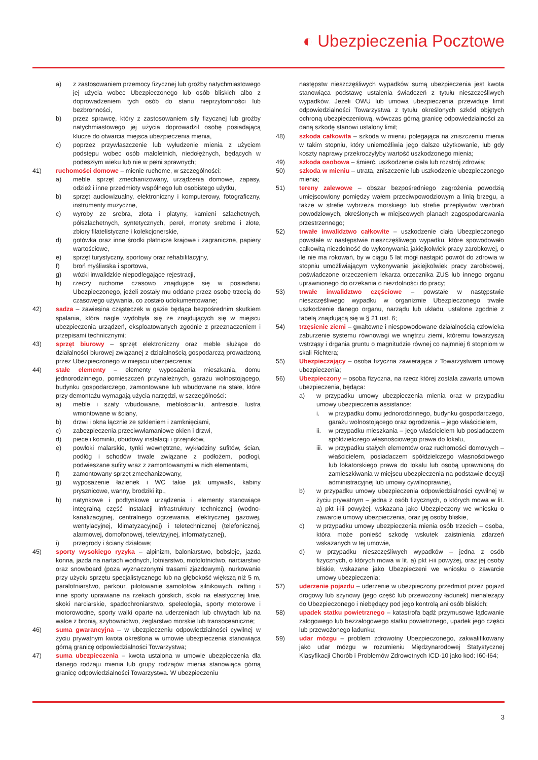◐ Ubezpieczenia Pocztowe
a) z zastosowaniem przemocy fizycznej lub groźby natychmiastowego jej użycia wobec Ubezpieczonego lub osób bliskich albo z doprowadzeniem tych osób do stanu nieprzytomności lub bezbronności,
b) przez sprawcę, który z zastosowaniem siły fizycznej lub groźby natychmiastowego jej użycia doprowadził osobę posiadającą klucze do otwarcia miejsca ubezpieczenia mienia,
c) poprzez przywłaszczenie lub wyłudzenie mienia z użyciem podstępu wobec osób małoletnich, niedołężnych, będących w podeszłym wieku lub nie w pełni sprawnych;
41) ruchomości domowe – mienie ruchome, w szczególności:
a) meble, sprzęt zmechanizowany, urządzenia domowe, zapasy, odzież i inne przedmioty wspólnego lub osobistego użytku,
b) sprzęt audiowizualny, elektroniczny i komputerowy, fotograficzny, instrumenty muzyczne,
c) wyroby ze srebra, złota i platyny, kamieni szlachetnych, półszlachetnych, syntetycznych, pereł, monety srebrne i złote, zbiory filatelistyczne i kolekcjonerskie,
d) gotówka oraz inne środki płatnicze krajowe i zagraniczne, papiery wartościowe,
e) sprzęt turystyczny, sportowy oraz rehabilitacyjny,
f) broń myśliwska i sportowa,
g) wózki inwalidzkie niepodlegające rejestracji,
h) rzeczy ruchome czasowo znajdujące się w posiadaniu Ubezpieczonego, jeżeli zostały mu oddane przez osobę trzecią do czasowego używania, co zostało udokumentowane;
42) sadza – zawiesina cząsteczek w gazie będąca bezpośrednim skutkiem spalania, która nagle wydobyła się ze znajdujących się w miejscu ubezpieczenia urządzeń, eksploatowanych zgodnie z przeznaczeniem i przepisami technicznymi;
43) sprzęt biurowy – sprzęt elektroniczny oraz meble służące do działalności biurowej związanej z działalnością gospodarczą prowadzoną przez Ubezpieczonego w miejscu ubezpieczenia;
44) stałe elementy – elementy wyposażenia mieszkania, domu jednorodzinnego, pomieszczeń przynależnych, garażu wolnostojącego, budynku gospodarczego, zamontowane lub wbudowane na stałe, które przy demontażu wymagają użycia narzędzi, w szczególności:
a) meble i szafy wbudowane, meblościanki, antresole, lustra wmontowane w ściany,
b) drzwi i okna łącznie ze szkleniem i zamknięciami,
c) zabezpieczenia przeciwwłamaniowe okien i drzwi,
d) piece i kominki, obudowy instalacji i grzejników,
e) powłoki malarskie, tynki wewnętrzne, wykładziny sufitów, ścian, podłóg i schodów trwale związane z podłożem, podłogi, podwieszane sufity wraz z zamontowanymi w nich elementami,
f) zamontowany sprzęt zmechanizowany,
g) wyposażenie łazienek i WC takie jak umywalki, kabiny prysznicowe, wanny, brodziki itp.,
h) natynkowe i podtynkowe urządzenia i elementy stanowiące integralną część instalacji infrastruktury technicznej (wodno-kanalizacyjnej, centralnego ogrzewania, elektrycznej, gazowej, wentylacyjnej, klimatyzacyjnej) i teletechnicznej (telefonicznej, alarmowej, domofonowej, telewizyjnej, informatycznej),
i) przegrody i ściany działowe;
45) sporty wysokiego ryzyka – alpinizm, baloniarstwo, bobsleje, jazda konna, jazda na nartach wodnych, lotniarstwo, motolotnictwo, narciarstwo oraz snowboard (poza wyznaczonymi trasami zjazdowymi), nurkowanie przy użyciu sprzętu specjalistycznego lub na głębokość większą niż 5 m, paralotniarstwo, parkour, pilotowanie samolotów silnikowych, rafting i inne sporty uprawiane na rzekach górskich, skoki na elastycznej linie, skoki narciarskie, spadochroniarstwo, speleologia, sporty motorowe i motorowodne, sporty walki oparte na uderzeniach lub chwytach lub na walce z bronią, szybownictwo, żeglarstwo morskie lub transoceaniczne;
46) suma gwarancyjna – w ubezpieczeniu odpowiedzialności cywilnej w życiu prywatnym kwota określona w umowie ubezpieczenia stanowiąca górną granicę odpowiedzialności Towarzystwa;
47) suma ubezpieczenia – kwota ustalona w umowie ubezpieczenia dla danego rodzaju mienia lub grupy rodzajów mienia stanowiąca górną granicę odpowiedzialności Towarzystwa. W ubezpieczeniu
następstw nieszczęśliwych wypadków sumą ubezpieczenia jest kwota stanowiąca podstawę ustalenia świadczeń z tytułu nieszczęśliwych wypadków. Jeżeli OWU lub umowa ubezpieczenia przewiduje limit odpowiedzialności Towarzystwa z tytułu określonych szkód objętych ochroną ubezpieczeniową, wówczas górną granicę odpowiedzialności za daną szkodę stanowi ustalony limit;
48) szkoda całkowita – szkoda w mieniu polegająca na zniszczeniu mienia w takim stopniu, który uniemożliwia jego dalsze użytkowanie, lub gdy koszty naprawy przekroczyłyby wartość uszkodzonego mienia;
49) szkoda osobowa – śmierć, uszkodzenie ciała lub rozstrój zdrowia;
50) szkoda w mieniu – utrata, zniszczenie lub uszkodzenie ubezpieczonego mienia;
51) tereny zalewowe – obszar bezpośredniego zagrożenia powodzią umiejscowiony pomiędzy wałem przeciwpowodziowym a linią brzegu, a także w strefie wybrzeża morskiego lub strefie przepływów wezbrań powodziowych, określonych w miejscowych planach zagospodarowania przestrzennego;
52) trwałe inwalidztwo całkowite – uszkodzenie ciała Ubezpieczonego powstałe w następstwie nieszczęśliwego wypadku, które spowodowało całkowitą niezdolność do wykonywania jakiejkolwiek pracy zarobkowej, o ile nie ma rokowań, by w ciągu 5 lat mógł nastąpić powrót do zdrowia w stopniu umożliwiającym wykonywanie jakiejkolwiek pracy zarobkowej, poświadczone orzeczeniem lekarza orzecznika ZUS lub innego organu uprawnionego do orzekania o niezdolności do pracy;
53) trwałe inwalidztwo częściowe – powstałe w następstwie nieszczęśliwego wypadku w organizmie Ubezpieczonego trwałe uszkodzenie danego organu, narządu lub układu, ustalone zgodnie z tabelą znajdującą się w § 21 ust. 6;
54) trzęsienie ziemi – gwałtowne i niespowodowane działalnością człowieka zaburzenie systemu równowagi we wnętrzu ziemi, któremu towarzyszą wstrząsy i drgania gruntu o magnitudzie równej co najmniej 6 stopniom w skali Richtera;
55) Ubezpieczający – osoba fizyczna zawierająca z Towarzystwem umowę ubezpieczenia;
56) Ubezpieczony – osoba fizyczna, na rzecz której została zawarta umowa ubezpieczenia, będąca:
a) w przypadku umowy ubezpieczenia mienia oraz w przypadku umowy ubezpieczenia assistance:
i. w przypadku domu jednorodzinnego, budynku gospodarczego, garażu wolnostojącego oraz ogrodzenia – jego właścicielem,
ii. w przypadku mieszkania – jego właścicielem lub posiadaczem spółdzielczego własnościowego prawa do lokalu,
iii. w przypadku stałych elementów oraz ruchomości domowych – właścicielem, posiadaczem spółdzielczego własnościowego lub lokatorskiego prawa do lokalu lub osobą uprawnioną do zamieszkiwania w miejscu ubezpieczenia na podstawie decyzji administracyjnej lub umowy cywilnoprawnej,
b) w przypadku umowy ubezpieczenia odpowiedzialności cywilnej w życiu prywatnym – jedna z osób fizycznych, o których mowa w lit. a) pkt i-iii powyżej, wskazana jako Ubezpieczony we wniosku o zawarcie umowy ubezpieczenia, oraz jej osoby bliskie,
c) w przypadku umowy ubezpieczenia mienia osób trzecich – osoba, która może ponieść szkodę wskutek zaistnienia zdarzeń wskazanych w tej umowie,
d) w przypadku nieszczęśliwych wypadków – jedna z osób fizycznych, o których mowa w lit. a) pkt i-iii powyżej, oraz jej osoby bliskie, wskazane jako Ubezpieczeni we wniosku o zawarcie umowy ubezpieczenia;
57) uderzenie pojazdu – uderzenie w ubezpieczony przedmiot przez pojazd drogowy lub szynowy (jego część lub przewożony ładunek) nienależący do Ubezpieczonego i niebędący pod jego kontrolą ani osób bliskich;
58) upadek statku powietrznego – katastrofa bądź przymusowe lądowanie załogowego lub bezzałogowego statku powietrznego, upadek jego części lub przewożonego ładunku;
59) udar mózgu – problem zdrowotny Ubezpieczonego, zakwalifikowany jako udar mózgu w rozumieniu Międzynarodowej Statystycznej Klasyfikacji Chorób i Problemów Zdrowotnych ICD-10 jako kod: I60-I64;
3